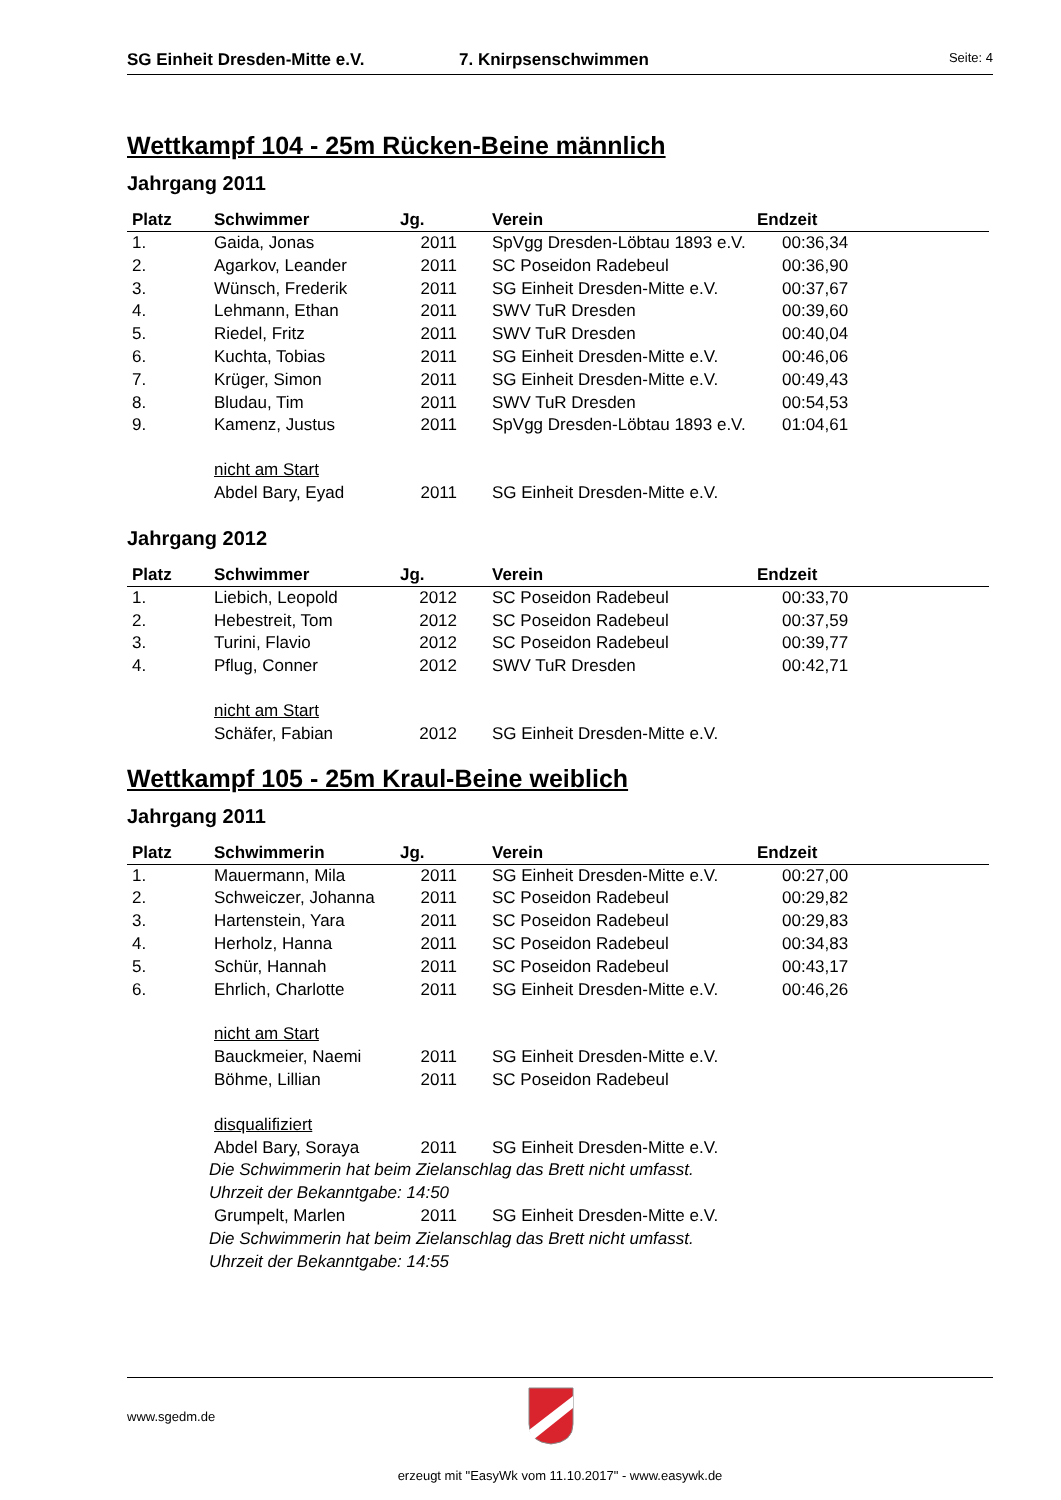SG Einheit Dresden-Mitte e.V. 7. Knirpsenschwimmen Seite: 4
Wettkampf 104 - 25m Rücken-Beine männlich
Jahrgang 2011
| Platz | Schwimmer | Jg. | Verein | Endzeit |
| --- | --- | --- | --- | --- |
| 1. | Gaida, Jonas | 2011 | SpVgg Dresden-Löbtau 1893 e.V. | 00:36,34 |
| 2. | Agarkov, Leander | 2011 | SC Poseidon Radebeul | 00:36,90 |
| 3. | Wünsch, Frederik | 2011 | SG Einheit Dresden-Mitte e.V. | 00:37,67 |
| 4. | Lehmann, Ethan | 2011 | SWV TuR Dresden | 00:39,60 |
| 5. | Riedel, Fritz | 2011 | SWV TuR Dresden | 00:40,04 |
| 6. | Kuchta, Tobias | 2011 | SG Einheit Dresden-Mitte e.V. | 00:46,06 |
| 7. | Krüger, Simon | 2011 | SG Einheit Dresden-Mitte e.V. | 00:49,43 |
| 8. | Bludau, Tim | 2011 | SWV TuR Dresden | 00:54,53 |
| 9. | Kamenz, Justus | 2011 | SpVgg Dresden-Löbtau 1893 e.V. | 01:04,61 |
| | nicht am Start | | | |
| | Abdel Bary, Eyad | 2011 | SG Einheit Dresden-Mitte e.V. | |
Jahrgang 2012
| Platz | Schwimmer | Jg. | Verein | Endzeit |
| --- | --- | --- | --- | --- |
| 1. | Liebich, Leopold | 2012 | SC Poseidon Radebeul | 00:33,70 |
| 2. | Hebestreit, Tom | 2012 | SC Poseidon Radebeul | 00:37,59 |
| 3. | Turini, Flavio | 2012 | SC Poseidon Radebeul | 00:39,77 |
| 4. | Pflug, Conner | 2012 | SWV TuR Dresden | 00:42,71 |
| | nicht am Start | | | |
| | Schäfer, Fabian | 2012 | SG Einheit Dresden-Mitte e.V. | |
Wettkampf 105 - 25m Kraul-Beine weiblich
Jahrgang 2011
| Platz | Schwimmerin | Jg. | Verein | Endzeit |
| --- | --- | --- | --- | --- |
| 1. | Mauermann, Mila | 2011 | SG Einheit Dresden-Mitte e.V. | 00:27,00 |
| 2. | Schweiczer, Johanna | 2011 | SC Poseidon Radebeul | 00:29,82 |
| 3. | Hartenstein, Yara | 2011 | SC Poseidon Radebeul | 00:29,83 |
| 4. | Herholz, Hanna | 2011 | SC Poseidon Radebeul | 00:34,83 |
| 5. | Schür, Hannah | 2011 | SC Poseidon Radebeul | 00:43,17 |
| 6. | Ehrlich, Charlotte | 2011 | SG Einheit Dresden-Mitte e.V. | 00:46,26 |
| | nicht am Start | | | |
| | Bauckmeier, Naemi | 2011 | SG Einheit Dresden-Mitte e.V. | |
| | Böhme, Lillian | 2011 | SC Poseidon Radebeul | |
| | disqualifiziert | | | |
| | Abdel Bary, Soraya | 2011 | SG Einheit Dresden-Mitte e.V. | |
| | Die Schwimmerin hat beim Zielanschlag das Brett nicht umfasst. Uhrzeit der Bekanntgabe: 14:50 | | | |
| | Grumpelt, Marlen | 2011 | SG Einheit Dresden-Mitte e.V. | |
| | Die Schwimmerin hat beim Zielanschlag das Brett nicht umfasst. Uhrzeit der Bekanntgabe: 14:55 | | | |
www.sgedm.de
erzeugt mit "EasyWk vom 11.10.2017" - www.easywk.de